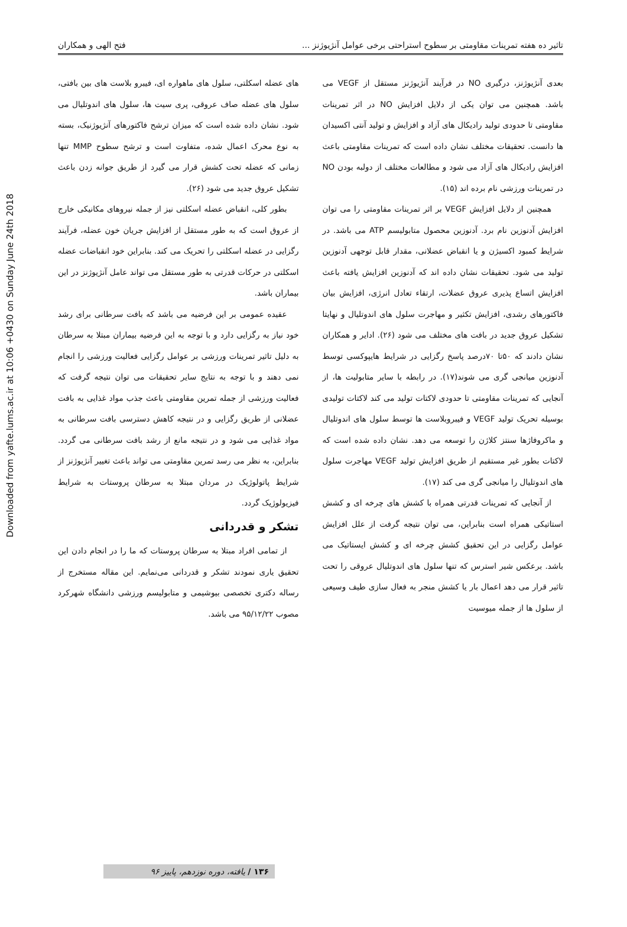Downloaded from yafte.lums.ac.ir at 10:06 +0430 on Sunday June 24th 2018
تاثیر ده هفته تمرینات مقاومتی بر سطوح استراحتی برخی عوامل آنژیوژنز ... فتح الهی و همکاران
بعدی آنژیوژنز، درگیری NO در فرآیند آنژیوژنز مستقل از VEGF می باشد. همچنین می توان یکی از دلایل افزایش NO در اثر تمرینات مقاومتی تا حدودی تولید رادیکال های آزاد و افزایش و تولید آنتی اکسیدان ها دانست. تحقیقات مختلف نشان داده است که تمرینات مقاومتی باعث افزایش رادیکال های آزاد می شود و مطالعات مختلف از دولبه بودن NO در تمرینات ورزشی نام برده اند (۱۵).
همچنین از دلایل افزایش VEGF بر اثر تمرینات مقاومتی را می توان افزایش آدنوزین نام برد. آدنوزین محصول متابولیسم ATP می باشد. در شرایط کمبود اکسیژن و یا انقباض عضلانی، مقدار قابل توجهی آدنوزین تولید می شود. تحقیقات نشان داده اند که آدنوزین افزایش یافته باعث افزایش اتساع پذیری عروق عضلات، ارتقاء تعادل انرژی، افزایش بیان فاکتورهای رشدی، افزایش تکثیر و مهاجرت سلول های اندوتلیال و نهایتا تشکیل عروق جدید در بافت های مختلف می شود (۲۶). ادایر و همکاران نشان دادند که ۵۰تا ۷۰درصد پاسخ رگزایی در شرایط هایپوکسی توسط آدنوزین میانجی گری می شوند(۱۷). در رابطه با سایر متابولیت ها، از آنجایی که تمرینات مقاومتی تا حدودی لاکتات تولید می کند لاکتات تولیدی بوسیله تحریک تولید VEGF و فیبروبلاست ها توسط سلول های اندوتلیال و ماکروفاژها سنتز کلاژن را توسعه می دهد. نشان داده شده است که لاکتات بطور غیر مستقیم از طریق افزایش تولید VEGF مهاجرت سلول های اندوتلیال را میانجی گری می کند (۱۷).
از آنجایی که تمرینات قدرتی همراه با کشش های چرخه ای و کشش استاتیکی همراه است بنابراین، می توان نتیجه گرفت از علل افزایش عوامل رگزایی در این تحقیق کشش چرخه ای و کشش ایستاتیک می باشد. برعکس شیر استرس که تنها سلول های اندوتلیال عروقی را تحت تاثیر قرار می دهد اعمال بار یا کشش منجر به فعال سازی طیف وسیعی از سلول ها از جمله میوسیت
های عضله اسکلتی، سلول های ماهواره ای، فیبرو بلاست های بین بافتی، سلول های عضله صاف عروقی، پری سیت ها، سلول های اندوتلیال می شود. نشان داده شده است که میزان ترشح فاکتورهای آنژیوژنیک، بسته به نوع محرک اعمال شده، متفاوت است و ترشح سطوح MMP تنها زمانی که عضله تحت کشش قرار می گیرد از طریق جوانه زدن باعث تشکیل عروق جدید می شود (۲۶).
بطور کلی، انقباض عضله اسکلتی نیز از جمله نیروهای مکانیکی خارج از عروق است که به طور مستقل از افزایش جریان خون عضله، فرآیند رگزایی در عضله اسکلتی را تحریک می کند. بنابراین خود انقباضات عضله اسکلتی در حرکات قدرتی به طور مستقل می تواند عامل آنژیوژنز در این بیماران باشد.
عقیده عمومی بر این فرضیه می باشد که بافت سرطانی برای رشد خود نیاز به رگزایی دارد و با توجه به این فرضیه بیماران مبتلا به سرطان به دلیل تاثیر تمرینات ورزشی بر عوامل رگزایی فعالیت ورزشی را انجام نمی دهند و با توجه به نتایج سایر تحقیقات می توان نتیجه گرفت که فعالیت ورزشی از جمله تمرین مقاومتی باعث جذب مواد غذایی به بافت عضلانی از طریق رگزایی و در نتیجه کاهش دسترسی بافت سرطانی به مواد غذایی می شود و در نتیجه مانع از رشد بافت سرطانی می گردد. بنابراین، به نظر می رسد تمرین مقاومتی می تواند باعث تغییر آنژیوژنز از شرایط پاتولوژیک در مردان مبتلا به سرطان پروستات به شرایط فیزیولوژیک گردد.
تشکر و قدردانی
از تمامی افراد مبتلا به سرطان پروستات که ما را در انجام دادن این تحقیق یاری نمودند تشکر و قدردانی می‌نمایم. این مقاله مستخرج از رساله دکتری تخصصی بیوشیمی و متابولیسم ورزشی دانشگاه شهرکرد مصوب ۹۵/۱۲/۲۲ می باشد.
۱۳۶ / یافته، دوره نوزدهم، پاییز ۹۶